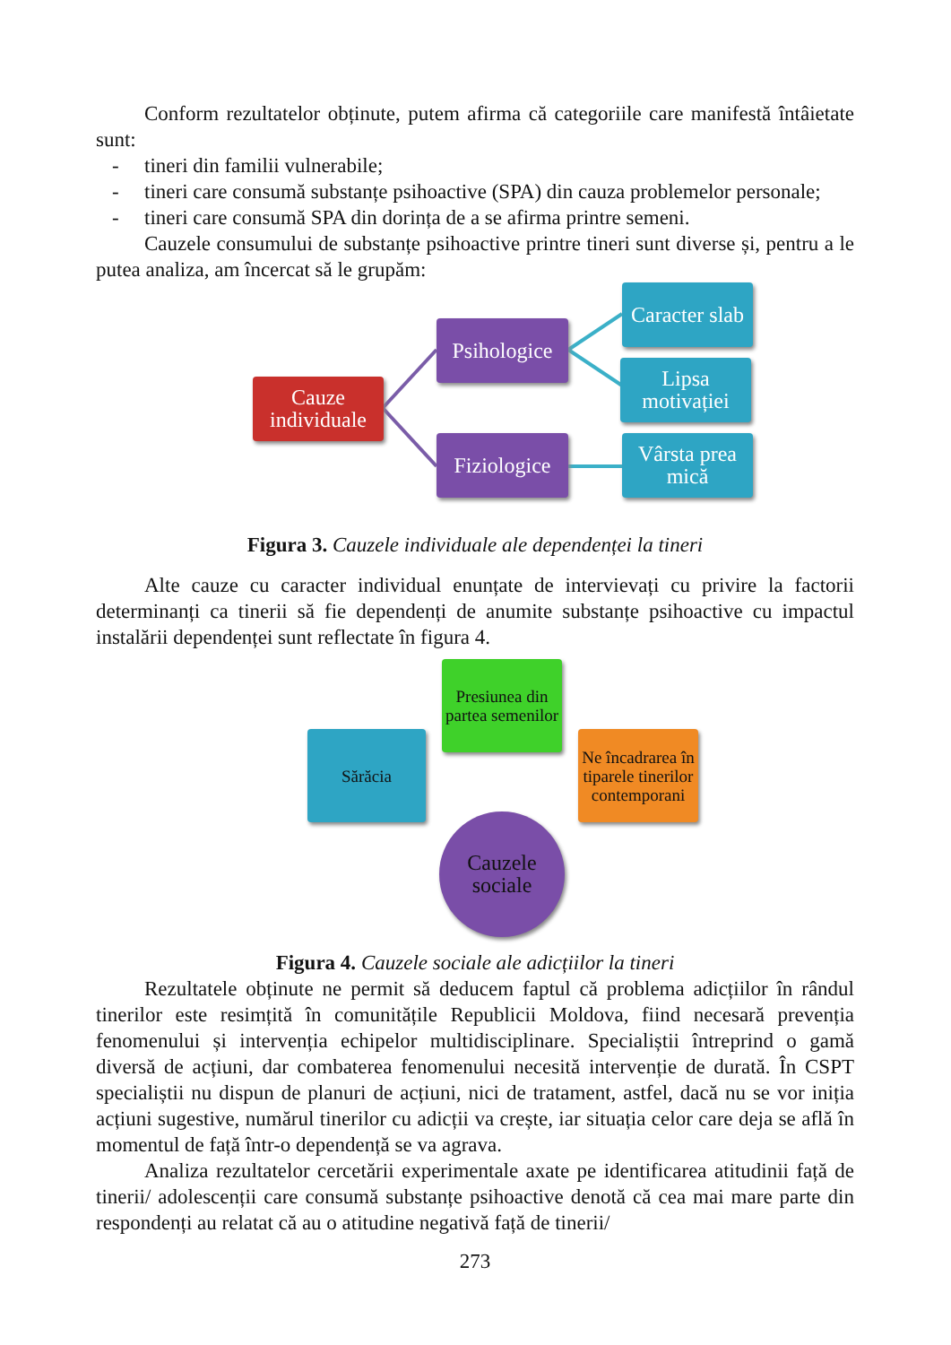Conform rezultatelor obținute, putem afirma că categoriile care manifestă întâietate sunt:
- tineri din familii vulnerabile;
- tineri care consumă substanțe psihoactive (SPA) din cauza problemelor personale;
- tineri care consumă SPA din dorința de a se afirma printre semeni.
Cauzele consumului de substanțe psihoactive printre tineri sunt diverse și, pentru a le putea analiza, am încercat să le grupăm:
Cauze
individuale
Psihologice
Fiziologice
Caracter slab
Lipsa motivației
Vârsta prea mică
Figura 3. Cauzele individuale ale dependenței la tineri
Alte cauze cu caracter individual enunțate de intervievați cu privire la factorii determinanți ca tinerii să fie dependenți de anumite substanțe psihoactive cu impactul instalării dependenței sunt reflectate în figura 4.
Presiunea din partea semenilor
Sărăcia
Ne încadrarea în tiparele tinerilor contemporani
Cauzele
sociale
Figura 4. Cauzele sociale ale adicțiilor la tineri
Rezultatele obținute ne permit să deducem faptul că problema adicțiilor în rândul tinerilor este resimțită în comunitățile Republicii Moldova, fiind necesară prevenția fenomenului și intervenția echipelor multidisciplinare. Specialiștii întreprind o gamă diversă de acțiuni, dar combaterea fenomenului necesită intervenție de durată. În CSPT specialiștii nu dispun de planuri de acțiuni, nici de tratament, astfel, dacă nu se vor iniția acțiuni sugestive, numărul tinerilor cu adicții va crește, iar situația celor care deja se află în momentul de față într-o dependență se va agrava.
Analiza rezultatelor cercetării experimentale axate pe identificarea atitudinii față de tinerii/ adolescenții care consumă substanțe psihoactive denotă că cea mai mare parte din respondenți au relatat că au o atitudine negativă față de tinerii/
273